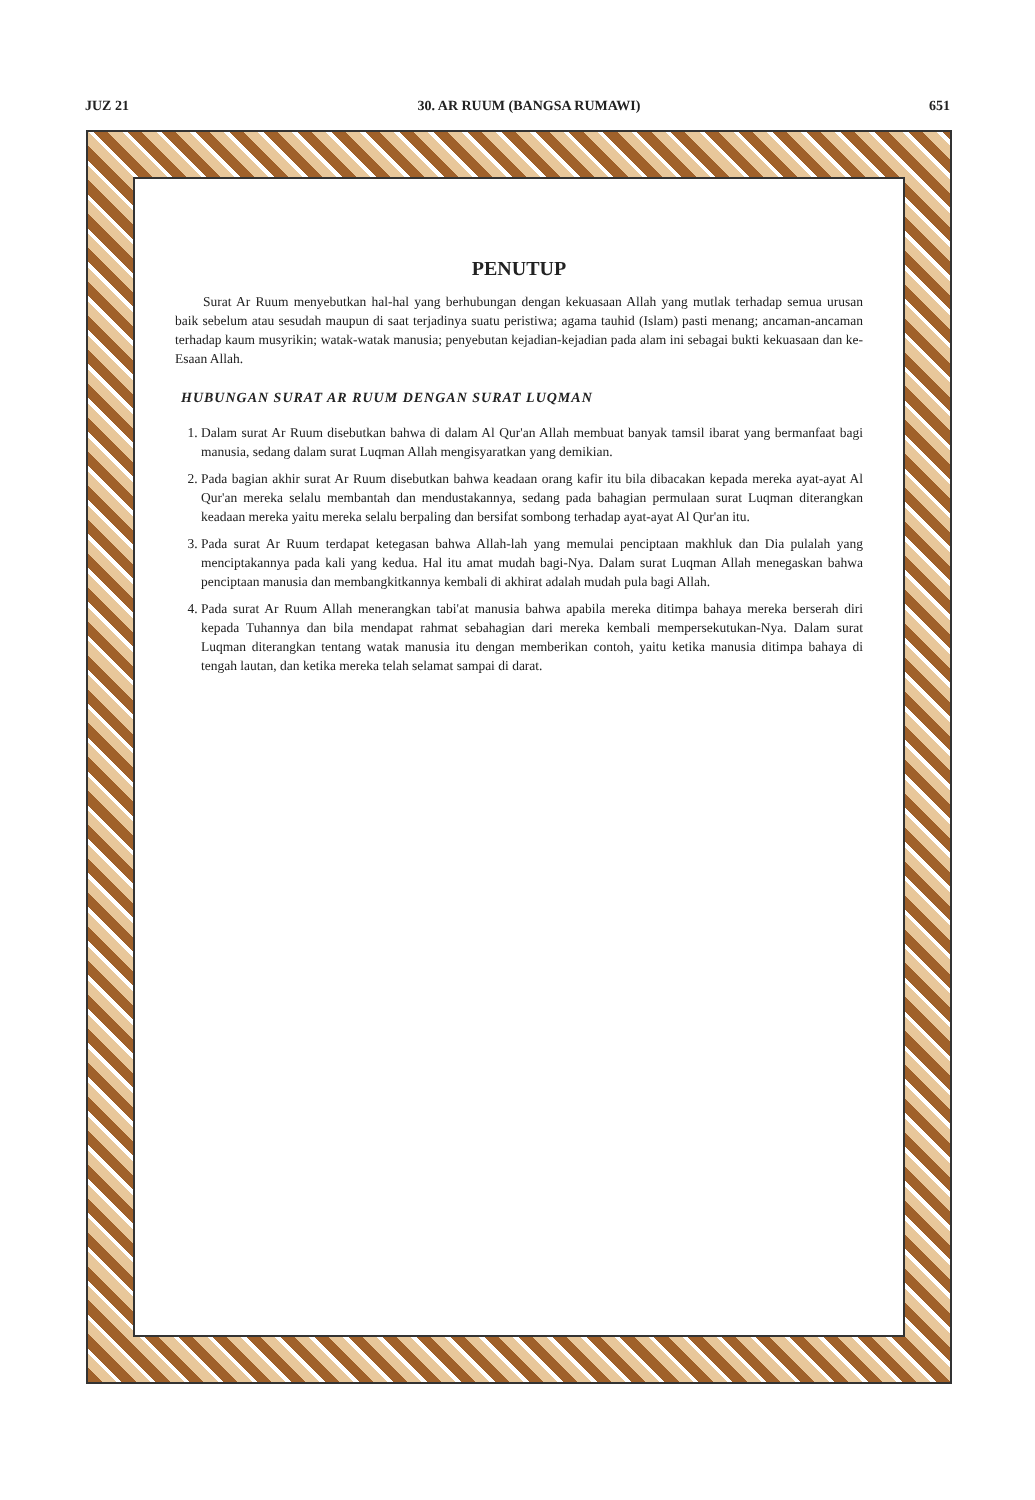JUZ 21 30. AR RUUM (BANGSA RUMAWI) 651
PENUTUP
Surat Ar Ruum menyebutkan hal-hal yang berhubungan dengan kekuasaan Allah yang mutlak terhadap semua urusan baik sebelum atau sesudah maupun di saat terjadinya suatu peristiwa; agama tauhid (Islam) pasti menang; ancaman-ancaman terhadap kaum musyrikin; watak-watak manusia; penyebutan kejadian-kejadian pada alam ini sebagai bukti kekuasaan dan ke-Esaan Allah.
HUBUNGAN SURAT AR RUUM DENGAN SURAT LUQMAN
1. Dalam surat Ar Ruum disebutkan bahwa di dalam Al Qur'an Allah membuat banyak tamsil ibarat yang bermanfaat bagi manusia, sedang dalam surat Luqman Allah mengisyaratkan yang demikian.
2. Pada bagian akhir surat Ar Ruum disebutkan bahwa keadaan orang kafir itu bila dibacakan kepada mereka ayat-ayat Al Qur'an mereka selalu membantah dan mendustakannya, sedang pada bahagian permulaan surat Luqman diterangkan keadaan mereka yaitu mereka selalu berpaling dan bersifat sombong terhadap ayat-ayat Al Qur'an itu.
3. Pada surat Ar Ruum terdapat ketegasan bahwa Allah-lah yang memulai penciptaan makhluk dan Dia pulalah yang menciptakannya pada kali yang kedua. Hal itu amat mudah bagi-Nya. Dalam surat Luqman Allah menegaskan bahwa penciptaan manusia dan membangkitkannya kembali di akhirat adalah mudah pula bagi Allah.
4. Pada surat Ar Ruum Allah menerangkan tabi'at manusia bahwa apabila mereka ditimpa bahaya mereka berserah diri kepada Tuhannya dan bila mendapat rahmat sebahagian dari mereka kembali mempersekutukan-Nya. Dalam surat Luqman diterangkan tentang watak manusia itu dengan memberikan contoh, yaitu ketika manusia ditimpa bahaya di tengah lautan, dan ketika mereka telah selamat sampai di darat.